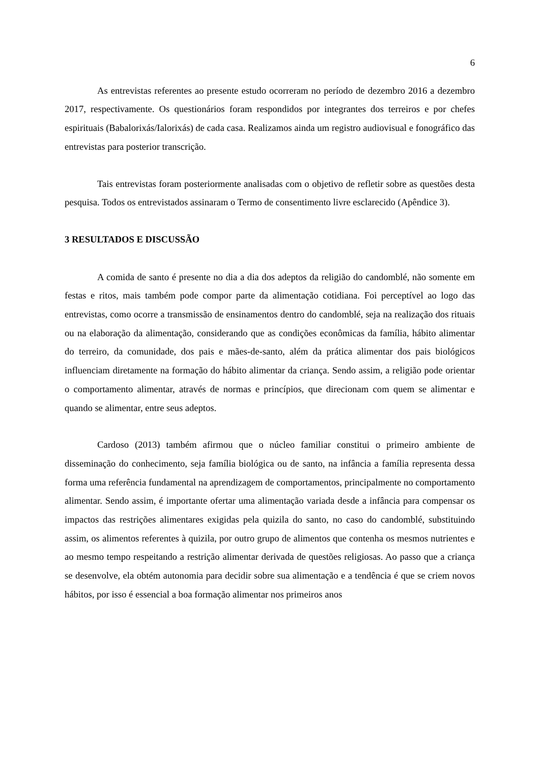6
As entrevistas referentes ao presente estudo ocorreram no período de dezembro 2016 a dezembro 2017, respectivamente. Os questionários foram respondidos por integrantes dos terreiros e por chefes espirituais (Babalorixás/Ialorixás) de cada casa. Realizamos ainda um registro audiovisual e fonográfico das entrevistas para posterior transcrição.
Tais entrevistas foram posteriormente analisadas com o objetivo de refletir sobre as questões desta pesquisa. Todos os entrevistados assinaram o Termo de consentimento livre esclarecido (Apêndice 3).
3 RESULTADOS E DISCUSSÃO
A comida de santo é presente no dia a dia dos adeptos da religião do candomblé, não somente em festas e ritos, mais também pode compor parte da alimentação cotidiana. Foi perceptível ao logo das entrevistas, como ocorre a transmissão de ensinamentos dentro do candomblé, seja na realização dos rituais ou na elaboração da alimentação, considerando que as condições econômicas da família, hábito alimentar do terreiro, da comunidade, dos pais e mães-de-santo, além da prática alimentar dos pais biológicos influenciam diretamente na formação do hábito alimentar da criança. Sendo assim, a religião pode orientar o comportamento alimentar, através de normas e princípios, que direcionam com quem se alimentar e quando se alimentar, entre seus adeptos.
Cardoso (2013) também afirmou que o núcleo familiar constitui o primeiro ambiente de disseminação do conhecimento, seja família biológica ou de santo, na infância a família representa dessa forma uma referência fundamental na aprendizagem de comportamentos, principalmente no comportamento alimentar. Sendo assim, é importante ofertar uma alimentação variada desde a infância para compensar os impactos das restrições alimentares exigidas pela quizila do santo, no caso do candomblé, substituindo assim, os alimentos referentes à quizila, por outro grupo de alimentos que contenha os mesmos nutrientes e ao mesmo tempo respeitando a restrição alimentar derivada de questões religiosas. Ao passo que a criança se desenvolve, ela obtém autonomia para decidir sobre sua alimentação e a tendência é que se criem novos hábitos, por isso é essencial a boa formação alimentar nos primeiros anos